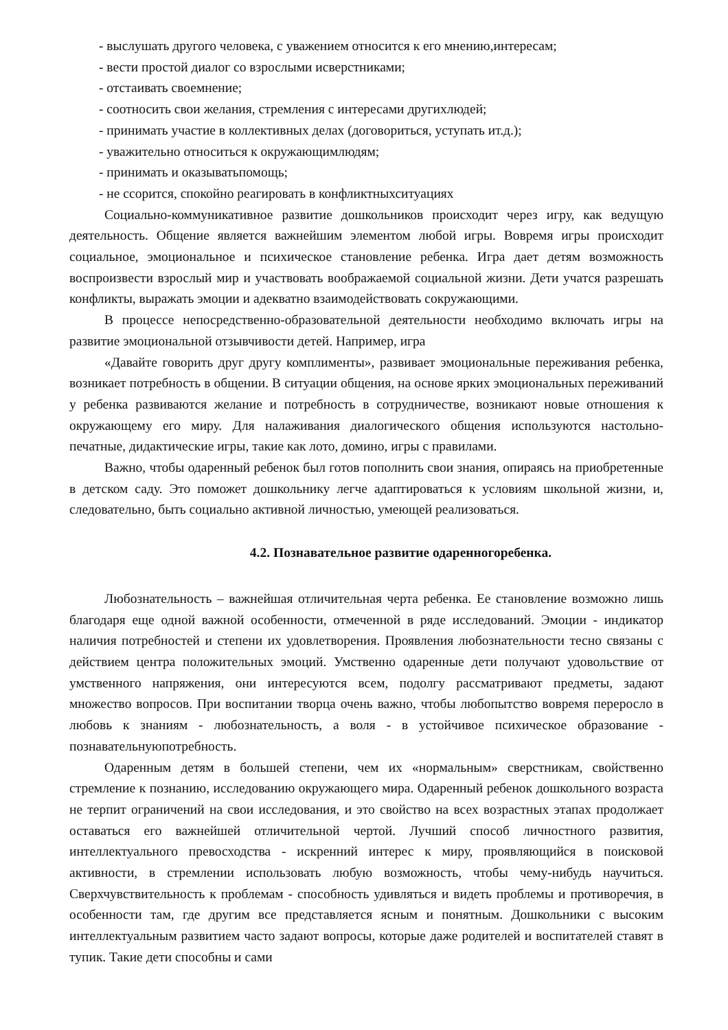- выслушать другого человека, с уважением относится к его мнению,интересам;
- вести простой диалог со взрослыми исверстниками;
- отстаивать своемнение;
- соотносить свои желания, стремления с интересами другихлюдей;
- принимать участие в коллективных делах (договориться, уступать ит.д.);
- уважительно относиться к окружающимлюдям;
- принимать и оказыватьпомощь;
- не ссорится, спокойно реагировать в конфликтныхситуациях
Социально-коммуникативное развитие дошкольников происходит через игру, как ведущую деятельность. Общение является важнейшим элементом любой игры. Вовремя игры происходит социальное, эмоциональное и психическое становление ребенка. Игра дает детям возможность воспроизвести взрослый мир и участвовать воображаемой социальной жизни. Дети учатся разрешать конфликты, выражать эмоции и адекватно взаимодействовать сокружающими.
В процессе непосредственно-образовательной деятельности необходимо включать игры на развитие эмоциональной отзывчивости детей. Например, игра
«Давайте говорить друг другу комплименты», развивает эмоциональные переживания ребенка, возникает потребность в общении. В ситуации общения, на основе ярких эмоциональных переживаний у ребенка развиваются желание и потребность в сотрудничестве, возникают новые отношения к окружающему его миру. Для налаживания диалогического общения используются настольно- печатные, дидактические игры, такие как лото, домино, игры с правилами.
Важно, чтобы одаренный ребенок был готов пополнить свои знания, опираясь на приобретенные в детском саду. Это поможет дошкольнику легче адаптироваться к условиям школьной жизни, и, следовательно, быть социально активной личностью, умеющей реализоваться.
4.2. Познавательное развитие одаренногоребенка.
Любознательность – важнейшая отличительная черта ребенка. Ее становление возможно лишь благодаря еще одной важной особенности, отмеченной в ряде исследований. Эмоции - индикатор наличия потребностей и степени их удовлетворения. Проявления любознательности тесно связаны с действием центра положительных эмоций. Умственно одаренные дети получают удовольствие от умственного напряжения, они интересуются всем, подолгу рассматривают предметы, задают множество вопросов. При воспитании творца очень важно, чтобы любопытство вовремя переросло в любовь к знаниям - любознательность, а воля - в устойчивое психическое образование - познавательнуюпотребность.
Одаренным детям в большей степени, чем их «нормальным» сверстникам, свойственно стремление к познанию, исследованию окружающего мира. Одаренный ребенок дошкольного возраста не терпит ограничений на свои исследования, и это свойство на всех возрастных этапах продолжает оставаться его важнейшей отличительной чертой. Лучший способ личностного развития, интеллектуального превосходства - искренний интерес к миру, проявляющийся в поисковой активности, в стремлении использовать любую возможность, чтобы чему-нибудь научиться. Сверхчувствительность к проблемам - способность удивляться и видеть проблемы и противоречия, в особенности там, где другим все представляется ясным и понятным. Дошкольники с высоким интеллектуальным развитием часто задают вопросы, которые даже родителей и воспитателей ставят в тупик. Такие дети способны и сами